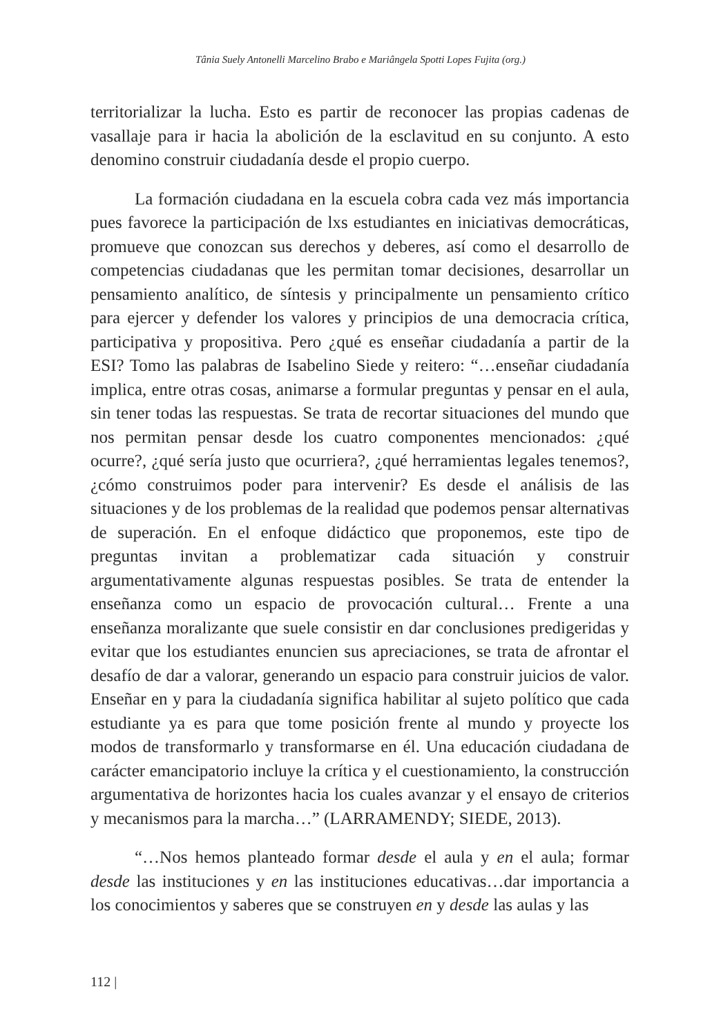Tânia Suely Antonelli Marcelino Brabo e Mariângela Spotti Lopes Fujita (org.)
territorializar la lucha. Esto es partir de reconocer las propias cadenas de vasallaje para ir hacia la abolición de la esclavitud en su conjunto. A esto denomino construir ciudadanía desde el propio cuerpo.
La formación ciudadana en la escuela cobra cada vez más importancia pues favorece la participación de lxs estudiantes en iniciativas democráticas, promueve que conozcan sus derechos y deberes, así como el desarrollo de competencias ciudadanas que les permitan tomar decisiones, desarrollar un pensamiento analítico, de síntesis y principalmente un pensamiento crítico para ejercer y defender los valores y principios de una democracia crítica, participativa y propositiva. Pero ¿qué es enseñar ciudadanía a partir de la ESI? Tomo las palabras de Isabelino Siede y reitero: “…enseñar ciudadanía implica, entre otras cosas, animarse a formular preguntas y pensar en el aula, sin tener todas las respuestas. Se trata de recortar situaciones del mundo que nos permitan pensar desde los cuatro componentes mencionados: ¿qué ocurre?, ¿qué sería justo que ocurriera?, ¿qué herramientas legales tenemos?, ¿cómo construimos poder para intervenir? Es desde el análisis de las situaciones y de los problemas de la realidad que podemos pensar alternativas de superación. En el enfoque didáctico que proponemos, este tipo de preguntas invitan a problematizar cada situación y construir argumentativamente algunas respuestas posibles. Se trata de entender la enseñanza como un espacio de provocación cultural… Frente a una enseñanza moralizante que suele consistir en dar conclusiones predigeridas y evitar que los estudiantes enuncien sus apreciaciones, se trata de afrontar el desafío de dar a valorar, generando un espacio para construir juicios de valor. Enseñar en y para la ciudadanía significa habilitar al sujeto político que cada estudiante ya es para que tome posición frente al mundo y proyecte los modos de transformarlo y transformarse en él. Una educación ciudadana de carácter emancipatorio incluye la crítica y el cuestionamiento, la construcción argumentativa de horizontes hacia los cuales avanzar y el ensayo de criterios y mecanismos para la marcha…” (LARRAMENDY; SIEDE, 2013).
“…Nos hemos planteado formar desde el aula y en el aula; formar desde las instituciones y en las instituciones educativas…dar importancia a los conocimientos y saberes que se construyen en y desde las aulas y las
112 |